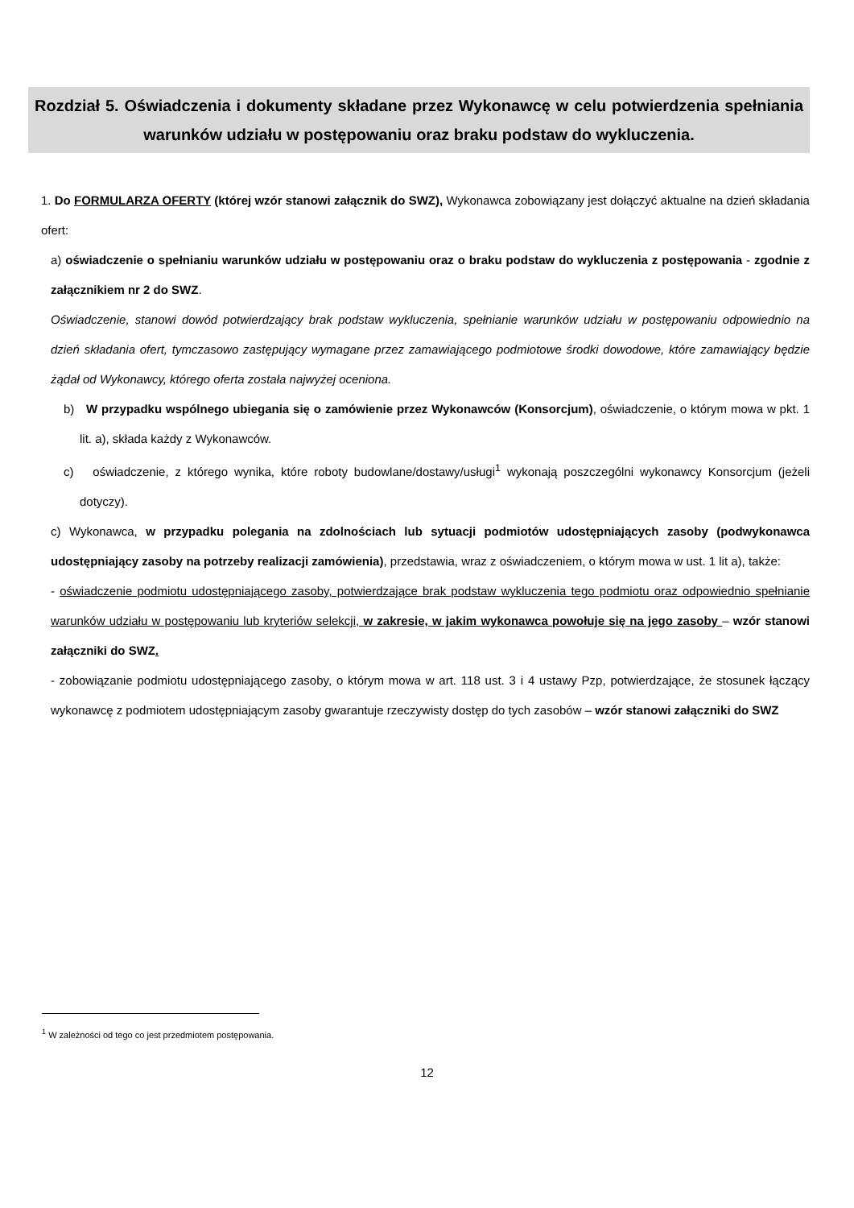Rozdział 5. Oświadczenia i dokumenty składane przez Wykonawcę w celu potwierdzenia spełniania warunków udziału w postępowaniu oraz braku podstaw do wykluczenia.
1. Do FORMULARZA OFERTY (której wzór stanowi załącznik do SWZ), Wykonawca zobowiązany jest dołączyć aktualne na dzień składania ofert:
a) oświadczenie o spełnianiu warunków udziału w postępowaniu oraz o braku podstaw do wykluczenia z postępowania - zgodnie z załącznikiem nr 2 do SWZ.
Oświadczenie, stanowi dowód potwierdzający brak podstaw wykluczenia, spełnianie warunków udziału w postępowaniu odpowiednio na dzień składania ofert, tymczasowo zastępujący wymagane przez zamawiającego podmiotowe środki dowodowe, które zamawiający będzie żądał od Wykonawcy, którego oferta została najwyżej oceniona.
b) W przypadku wspólnego ubiegania się o zamówienie przez Wykonawców (Konsorcjum), oświadczenie, o którym mowa w pkt. 1 lit. a), składa każdy z Wykonawców.
c) oświadczenie, z którego wynika, które roboty budowlane/dostawy/usługi<sup>1</sup> wykonają poszczególni wykonawcy Konsorcjum (jeżeli dotyczy).
c) Wykonawca, w przypadku polegania na zdolnościach lub sytuacji podmiotów udostępniających zasoby (podwykonawca udostępniający zasoby na potrzeby realizacji zamówienia), przedstawia, wraz z oświadczeniem, o którym mowa w ust. 1 lit a), także:
- oświadczenie podmiotu udostępniającego zasoby, potwierdzające brak podstaw wykluczenia tego podmiotu oraz odpowiednio spełnianie warunków udziału w postępowaniu lub kryteriów selekcji, w zakresie, w jakim wykonawca powołuje się na jego zasoby – wzór stanowi załączniki do SWZ.
- zobowiązanie podmiotu udostępniającego zasoby, o którym mowa w art. 118 ust. 3 i 4 ustawy Pzp, potwierdzające, że stosunek łączący wykonawcę z podmiotem udostępniającym zasoby gwarantuje rzeczywisty dostęp do tych zasobów – wzór stanowi załączniki do SWZ
<sup>1</sup> W zależności od tego co jest przedmiotem postępowania.
12